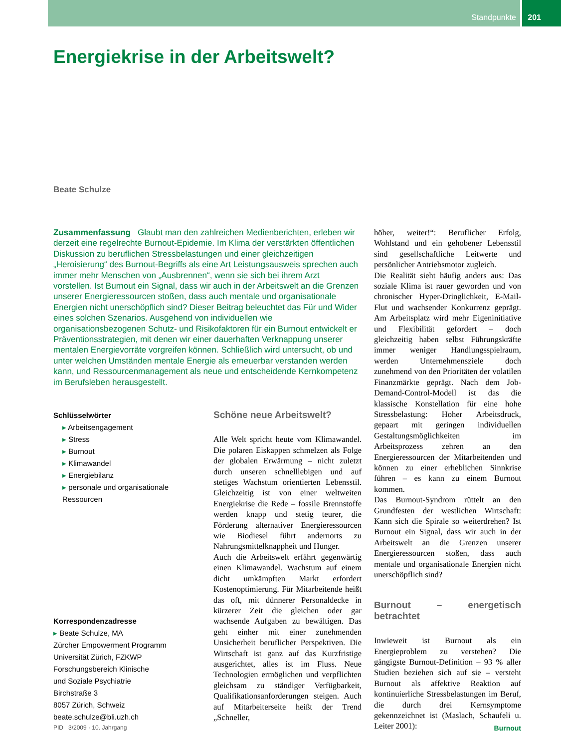Standpunkte 201
Energiekrise in der Arbeitswelt?
Beate Schulze
Zusammenfassung Glaubt man den zahlreichen Medienberichten, erleben wir derzeit eine regelrechte Burnout-Epidemie. Im Klima der verstärkten öffentlichen Diskussion zu beruflichen Stressbelastungen und einer gleichzeitigen „Heroisierung“ des Burnout-Begriffs als eine Art Leistungsausweis sprechen auch immer mehr Menschen von „Ausbrennen“, wenn sie sich bei ihrem Arzt vorstellen. Ist Burnout ein Signal, dass wir auch in der Arbeitswelt an die Grenzen unserer Energieressourcen stoßen, dass auch mentale und organisationale Energien nicht unerschöpflich sind? Dieser Beitrag beleuchtet das Für und Wider eines solchen Szenarios. Ausgehend von individuellen wie organisationsbezogenen Schutz- und Risikofaktoren für ein Burnout entwickelt er Präventionsstrategien, mit denen wir einer dauerhaften Verknappung unserer mentalen Energievorräte vorgreifen können. Schließlich wird untersucht, ob und unter welchen Umständen mentale Energie als erneuerbar verstanden werden kann, und Ressourcenmanagement als neue und entscheidende Kernkompetenz im Berufsleben herausgestellt.
Schlüsselwörter
▸ Arbeitsengagement
▸ Stress
▸ Burnout
▸ Klimawandel
▸ Energiebilanz
▸ personale und organisationale Ressourcen
Korrespondenzadresse
▸ Beate Schulze, MA
Zürcher Empowerment Programm
Universität Zürich, FZKWP
Forschungsbereich Klinische
und Soziale Psychiatrie
Birchstraße 3
8057 Zürich, Schweiz
beate.schulze@bli.uzh.ch
Schöne neue Arbeitswelt?
Alle Welt spricht heute vom Klimawandel. Die polaren Eiskappen schmelzen als Folge der globalen Erwärmung – nicht zuletzt durch unseren schnelllebigen und auf stetiges Wachstum orientierten Lebensstil. Gleichzeitig ist von einer weltweiten Energiekrise die Rede – fossile Brennstoffe werden knapp und stetig teurer, die Förderung alternativer Energieressourcen wie Biodiesel führt andernorts zu Nahrungsmittelknappheit und Hunger.
Auch die Arbeitswelt erfährt gegenwärtig einen Klimawandel. Wachstum auf einem dicht umkämpften Markt erfordert Kostenoptimierung. Für Mitarbeitende heißt das oft, mit dünnerer Personaldecke in kürzerer Zeit die gleichen oder gar wachsende Aufgaben zu bewältigen. Das geht einher mit einer zunehmenden Unsicherheit beruflicher Perspektiven. Die Wirtschaft ist ganz auf das Kurzfristige ausgerichtet, alles ist im Fluss. Neue Technologien ermöglichen und verpflichten gleichsam zu ständiger Verfügbarkeit, Qualifikationsanforderungen steigen. Auch auf Mitarbeiterseite heißt der Trend „Schneller,
höher, weiter!“: Beruflicher Erfolg, Wohlstand und ein gehobener Lebensstil sind gesellschaftliche Leitwerte und persönlicher Antriebsmotor zugleich.
Die Realität sieht häufig anders aus: Das soziale Klima ist rauer geworden und von chronischer Hyper-Dringlichkeit, E-Mail-Flut und wachsender Konkurrenz geprägt. Am Arbeitsplatz wird mehr Eigeninitiative und Flexibilität gefordert – doch gleichzeitig haben selbst Führungskräfte immer weniger Handlungsspielraum, werden Unternehmensziele doch zunehmend von den Prioritäten der volatilen Finanzmärkte geprägt. Nach dem Job-Demand-Control-Modell ist das die klassische Konstellation für eine hohe Stressbelastung: Hoher Arbeitsdruck, gepaart mit geringen individuellen Gestaltungsmöglichkeiten im Arbeitsprozess zehren an den Energieressourcen der Mitarbeitenden und können zu einer erheblichen Sinnkrise führen – es kann zu einem Burnout kommen.
Das Burnout-Syndrom rüttelt an den Grundfesten der westlichen Wirtschaft: Kann sich die Spirale so weiterdrehen? Ist Burnout ein Signal, dass wir auch in der Arbeitswelt an die Grenzen unserer Energieressourcen stoßen, dass auch mentale und organisationale Energien nicht unerschöpflich sind?
Burnout – energetisch betrachtet
Inwieweit ist Burnout als ein Energieproblem zu verstehen? Die gängigste Burnout-Definition – 93 % aller Studien beziehen sich auf sie – versteht Burnout als affektive Reaktion auf kontinuierliche Stressbelastungen im Beruf, die durch drei Kernsymptome gekennzeichnet ist (Maslach, Schaufeli u. Leiter 2001):
PID 3/2009 · 10. Jahrgang Burnout